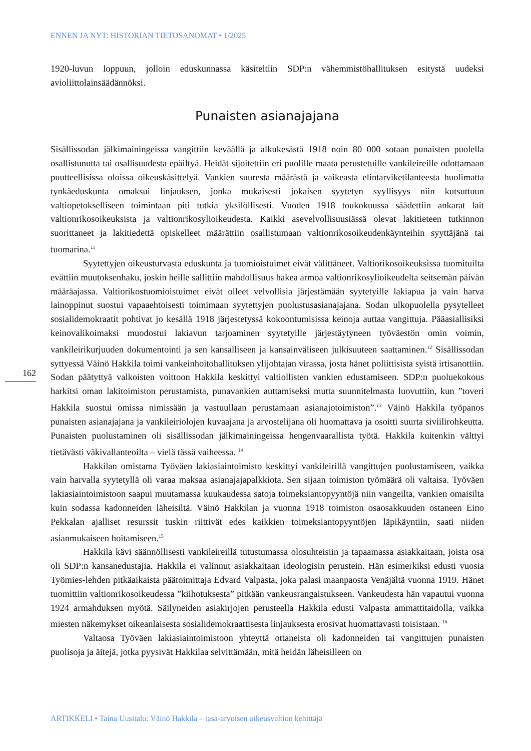ENNEN JA NYT: HISTORIAN TIETOSANOMAT • 1/2025
1920-luvun loppuun, jolloin eduskunnassa käsiteltiin SDP:n vähemmistöhallituksen esitystä uudeksi avioliittolainsäädännöksi.
Punaisten asianajajana
Sisällissodan jälkimainingeissa vangittiin keväällä ja alkukesästä 1918 noin 80 000 sotaan punaisten puolella osallistunutta tai osallisuudesta epäiltyä. Heidät sijoitettiin eri puolille maata perustetuille vankileireille odottamaan puutteellisissa oloissa oikeuskäsittelyä. Vankien suuresta määrästä ja vaikeasta elintarviketilanteesta huolimatta tynkäeduskunta omaksui linjauksen, jonka mukaisesti jokaisen syytetyn syyllisyys niin kutsuttuun valtiopetokselliseen toimintaan piti tutkia yksilöllisesti. Vuoden 1918 toukokuussa säädettiin ankarat lait valtionrikosoikeuksista ja valtionrikosylioikeudesta. Kaikki asevelvollisuusiässä olevat lakitieteen tutkinnon suorittaneet ja lakitiedettä opiskelleet määrättiin osallistumaan valtionrikosoikeudenkäynteihin syyttäjänä tai tuomarina.<sup>11</sup>
Syytettyjen oikeusturvasta eduskunta ja tuomioistuimet eivät välittäneet. Valtiorikosoikeuksissa tuomituilta evättiin muutoksenhaku, joskin heille sallittiin mahdollisuus hakea armoa valtionrikosylioikeudelta seitsemän päivän määräajassa. Valtiorikostuomioistuimet eivät olleet velvollisia järjestämään syytetyille lakiapua ja vain harva lainoppinut suostui vapaaehtoisesti toimimaan syytettyjen puolustusasianajajana. Sodan ulkopuolella pysytelleet sosialidemokraatit pohtivat jo kesällä 1918 järjestetyssä kokoontumisissa keinoja auttaa vangittuja. Pääasiallisiksi keinovalikoimaksi muodostui lakiavun tarjoaminen syytetyille järjestäytyneen työväestön omin voimin, vankileirikurjuuden dokumentointi ja sen kansalliseen ja kansainväliseen julkisuuteen saattaminen.<sup>12</sup> Sisällissodan syttyessä Väinö Hakkila toimi vankeinhoitohallituksen ylijohtajan virassa, josta hänet poliittisista syistä irtisanottiin. Sodan päätyttyä valkoisten voittoon Hakkila keskittyi valtiollisten vankien edustamiseen. SDP:n puoluekokous harkitsi oman lakitoimiston perustamista, punavankien auttamiseksi mutta suunnitelmasta luovuttiin, kun ”toveri Hakkila suostui omissa nimissään ja vastuullaan perustamaan asianajotoimiston”.<sup>13</sup> Väinö Hakkila työpanos punaisten asianajajana ja vankileiriolojen kuvaajana ja arvostelijana oli huomattava ja osoitti suurta siviilirohkeutta. Punaisten puolustaminen oli sisällissodan jälkimainingeissa hengenvaarallista työtä. Hakkila kuitenkin välttyi tietävästi väkivallanteoilta – vielä tässä vaiheessa. <sup>14</sup>
Hakkilan omistama Työväen lakiasiaintoimisto keskittyi vankileirillä vangittujen puolustamiseen, vaikka vain harvalla syytetyllä oli varaa maksaa asianajajapalkkiota. Sen sijaan toimiston työmäärä oli valtaisa. Työväen lakiasiaintoimistoon saapui muutamassa kuukaudessa satoja toimeksiantopyyntöjä niin vangeilta, vankien omaisilta kuin sodassa kadonneiden läheisiltä. Väinö Hakkilan ja vuonna 1918 toimiston osaosakkuuden ostaneen Eino Pekkalan ajalliset resurssit tuskin riittivät edes kaikkien toimeksiantopyyntöjen läpikäyntiin, saati niiden asianmukaiseen hoitamiseen.<sup>15</sup>
Hakkila kävi säännöllisesti vankileireillä tutustumassa olosuhteisiin ja tapaamassa asiakkaitaan, joista osa oli SDP:n kansanedustajia. Hakkila ei valinnut asiakkaitaan ideologisin perustein. Hän esimerkiksi edusti vuosia Työmies-lehden pitkäaikaista päätoimittaja Edvard Valpasta, joka palasi maanpaosta Venäjältä vuonna 1919. Hänet tuomittiin valtionrikosoikeudessa ”kiihotuksesta” pitkään vankeusrangaistukseen. Vankeudesta hän vapautui vuonna 1924 armahduksen myötä. Säilyneiden asiakirjojen perusteella Hakkila edusti Valpasta ammattitaidolla, vaikka miesten näkemykset oikeanlaisesta sosialidemokraattisesta linjauksesta erosivat huomattavasti toisistaan. <sup>16</sup>
Valtaosa Työväen lakiasiaintoimistoon yhteyttä ottaneista oli kadonneiden tai vangittujen punaisten puolisoja ja äitejä, jotka pyysivät Hakkilaa selvittämään, mitä heidän läheisilleen on
162
ARTIKKELI • Taina Uusitalo: Väinö Hakkila – tasa-arvoisen oikeusvaltion kehittäjä